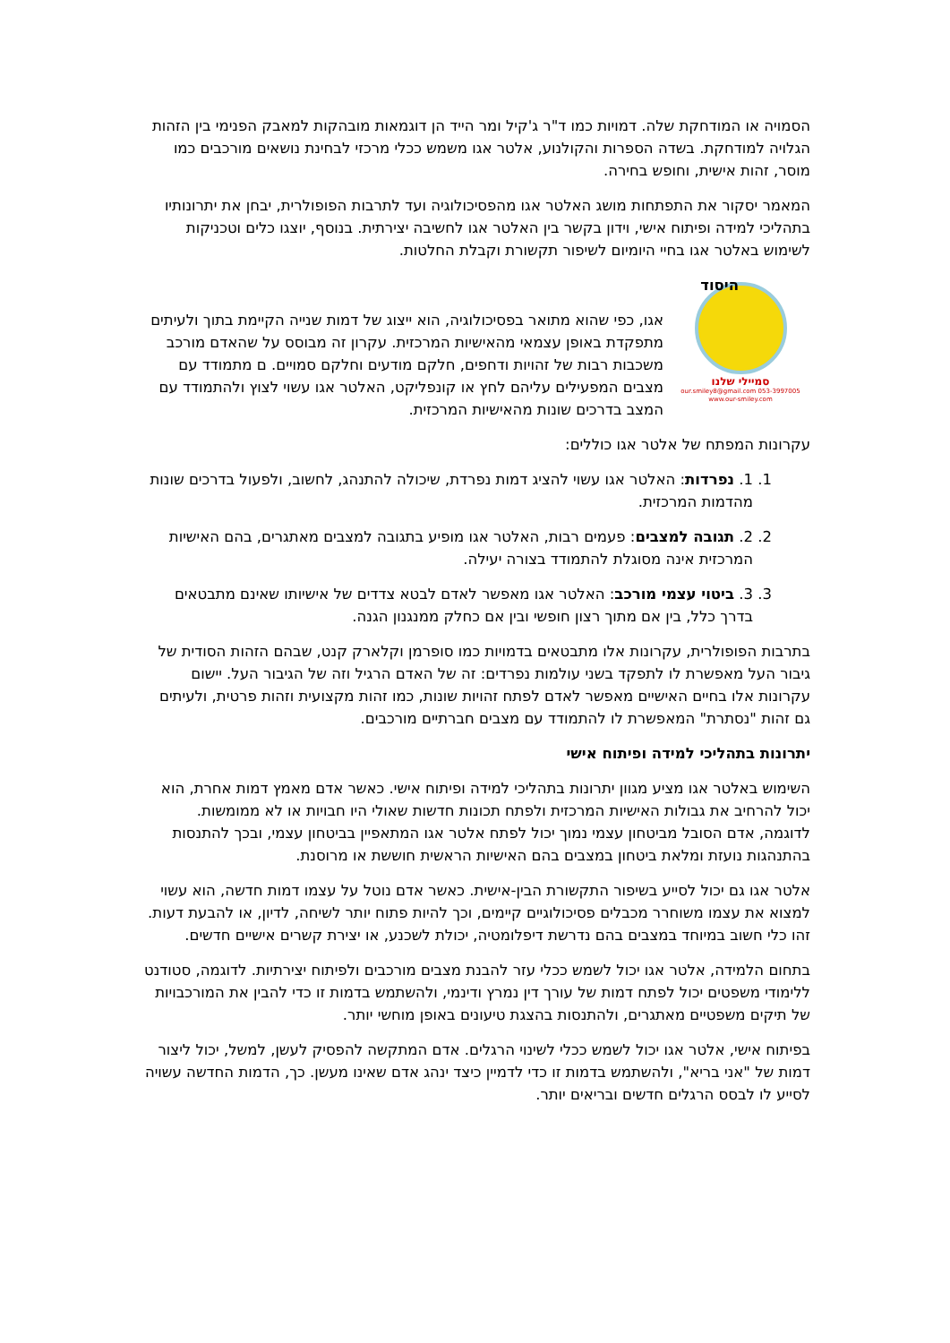הסמויה או המודחקת שלה. דמויות כמו ד"ר ג'קיל ומר הייד הן דוגמאות מובהקות למאבק הפנימי בין הזהות הגלויה למודחקת. בשדה הספרות והקולנוע, אלטר אגו משמש ככלי מרכזי לבחינת נושאים מורכבים כמו מוסר, זהות אישית, וחופש בחירה.
המאמר יסקור את התפתחות מושג האלטר אגו מהפסיכולוגיה ועד לתרבות הפופולרית, יבחן את יתרונותיו בתהליכי למידה ופיתוח אישי, וידון בקשר בין האלטר אגו לחשיבה יצירתית. בנוסף, יוצגו כלים וטכניקות לשימוש באלטר אגו בחיי היומיום לשיפור תקשורת וקבלת החלטות.
היסוד
סמיילי שלנו
053-3997005 our.smiley8@gmail.com www.our-smiley.com
אגו, כפי שהוא מתואר בפסיכולוגיה, הוא ייצוג של דמות שנייה הקיימת בתוך ולעיתים מתפקדת באופן עצמאי מהאישיות המרכזית. עקרון זה מבוסס על שהאדם מורכב משכבות רבות של זהויות ודחפים, חלקם מודעים וחלקם סמויים. ם מתמודד עם מצבים המפעילים עליהם לחץ או קונפליקט, האלטר אגו עשוי לצוץ ולהתמודד עם המצב בדרכים שונות מהאישיות המרכזית.
עקרונות המפתח של אלטר אגו כוללים:
1. 1. נפרדות: האלטר אגו עשוי להציג דמות נפרדת, שיכולה להתנהג, לחשוב, ולפעול בדרכים שונות מהדמות המרכזית.
2. 2. תגובה למצבים: פעמים רבות, האלטר אגו מופיע בתגובה למצבים מאתגרים, בהם האישיות המרכזית אינה מסוגלת להתמודד בצורה יעילה.
3. 3. ביטוי עצמי מורכב: האלטר אגו מאפשר לאדם לבטא צדדים של אישיותו שאינם מתבטאים בדרך כלל, בין אם מתוך רצון חופשי ובין אם כחלק ממנגנון הגנה.
בתרבות הפופולרית, עקרונות אלו מתבטאים בדמויות כמו סופרמן וקלארק קנט, שבהם הזהות הסודית של גיבור העל מאפשרת לו לתפקד בשני עולמות נפרדים: זה של האדם הרגיל וזה של הגיבור העל. יישום עקרונות אלו בחיים האישיים מאפשר לאדם לפתח זהויות שונות, כמו זהות מקצועית וזהות פרטית, ולעיתים גם זהות "נסתרת" המאפשרת לו להתמודד עם מצבים חברתיים מורכבים.
יתרונות בתהליכי למידה ופיתוח אישי
השימוש באלטר אגו מציע מגוון יתרונות בתהליכי למידה ופיתוח אישי. כאשר אדם מאמץ דמות אחרת, הוא יכול להרחיב את גבולות האישיות המרכזית ולפתח תכונות חדשות שאולי היו חבויות או לא ממומשות. לדוגמה, אדם הסובל מביטחון עצמי נמוך יכול לפתח אלטר אגו המתאפיין בביטחון עצמי, ובכך להתנסות בהתנהגות נועזת ומלאת ביטחון במצבים בהם האישיות הראשית חוששת או מרוסנת.
אלטר אגו גם יכול לסייע בשיפור התקשורת הבין-אישית. כאשר אדם נוטל על עצמו דמות חדשה, הוא עשוי למצוא את עצמו משוחרר מכבלים פסיכולוגיים קיימים, וכך להיות פתוח יותר לשיחה, לדיון, או להבעת דעות. זהו כלי חשוב במיוחד במצבים בהם נדרשת דיפלומטיה, יכולת לשכנע, או יצירת קשרים אישיים חדשים.
בתחום הלמידה, אלטר אגו יכול לשמש ככלי עזר להבנת מצבים מורכבים ולפיתוח יצירתיות. לדוגמה, סטודנט ללימודי משפטים יכול לפתח דמות של עורך דין נמרץ ודינמי, ולהשתמש בדמות זו כדי להבין את המורכבויות של תיקים משפטיים מאתגרים, ולהתנסות בהצגת טיעונים באופן מוחשי יותר.
בפיתוח אישי, אלטר אגו יכול לשמש ככלי לשינוי הרגלים. אדם המתקשה להפסיק לעשן, למשל, יכול ליצור דמות של "אני בריא", ולהשתמש בדמות זו כדי לדמיין כיצד ינהג אדם שאינו מעשן. כך, הדמות החדשה עשויה לסייע לו לבסס הרגלים חדשים ובריאים יותר.